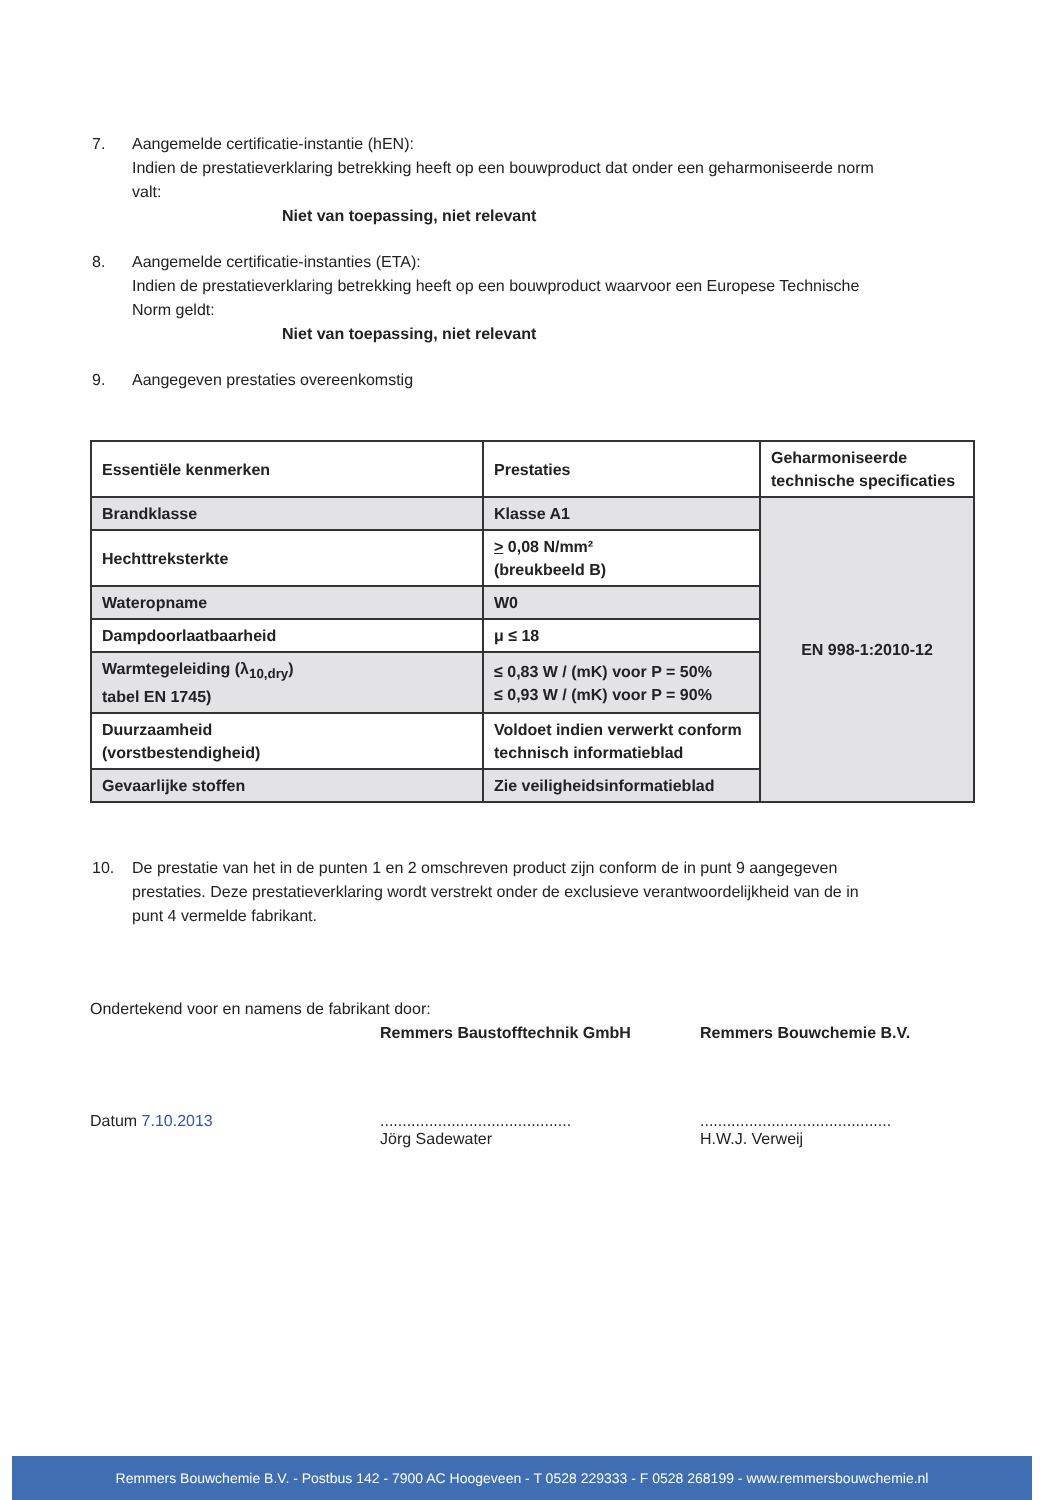7. Aangemelde certificatie-instantie (hEN):
Indien de prestatieverklaring betrekking heeft op een bouwproduct dat onder een geharmoniseerde norm valt:
Niet van toepassing, niet relevant
8. Aangemelde certificatie-instanties (ETA):
Indien de prestatieverklaring betrekking heeft op een bouwproduct waarvoor een Europese Technische Norm geldt:
Niet van toepassing, niet relevant
9. Aangegeven prestaties overeenkomstig
| Essentiële kenmerken | Prestaties | Geharmoniseerde technische specificaties |
| --- | --- | --- |
| Brandklasse | Klasse A1 | EN 998-1:2010-12 |
| Hechttreksterkte | > 0,08 N/mm² (breukbeeld B) | |
| Wateropname | W0 | |
| Dampdoorlaatbaarheid | μ ≤ 18 | |
| Warmtegeleiding (λ<sub>10,dry</sub>) tabel EN 1745) | ≤ 0,83 W / (mK) voor P = 50% ≤ 0,93 W / (mK) voor P = 90% | |
| Duurzaamheid (vorstbestendigheid) | Voldoet indien verwerkt conform technisch informatieblad | |
| Gevaarlijke stoffen | Zie veiligheidsinformatieblad | |
10. De prestatie van het in de punten 1 en 2 omschreven product zijn conform de in punt 9 aangegeven prestaties. Deze prestatieverklaring wordt verstrekt onder de exclusieve verantwoordelijkheid van de in punt 4 vermelde fabrikant.
Ondertekend voor en namens de fabrikant door:
Remmers Baustofftechnik GmbH Remmers Bouwchemie B.V.
Datum 7.10.2013 ...........................................
Jörg Sadewater
...........................................
H.W.J. Verweij
Remmers Bouwchemie B.V. - Postbus 142 - 7900 AC Hoogeveen - T 0528 229333 - F 0528 268199 - www.remmersbouwchemie.nl